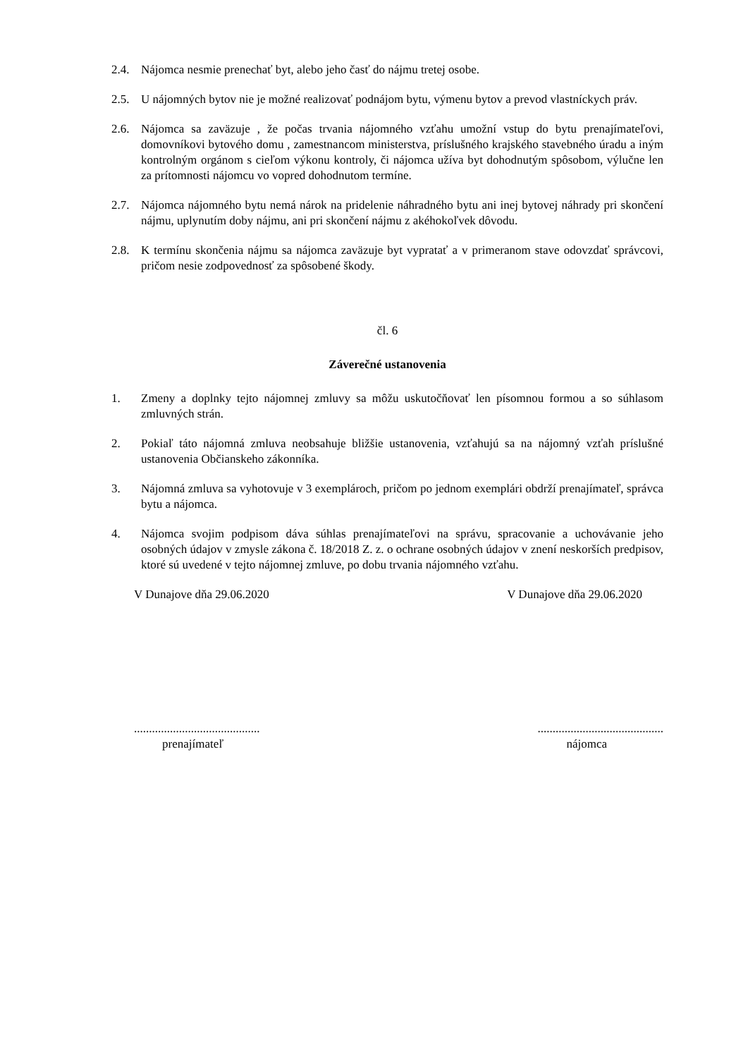2.4. Nájomca nesmie prenechať byt, alebo jeho časť do nájmu tretej osobe.
2.5. U nájomných bytov nie je možné realizovať podnájom bytu, výmenu bytov a prevod vlastníckych práv.
2.6. Nájomca sa zaväzuje , že počas trvania nájomného vzťahu umožní vstup do bytu prenajímateľovi, domovníkovi bytového domu , zamestnancom ministerstva, príslušného krajského stavebného úradu a iným kontrolným orgánom s cieľom výkonu kontroly, či nájomca užíva byt dohodnutým spôsobom, výlučne len za prítomnosti nájomcu vo vopred dohodnutom termíne.
2.7. Nájomca nájomného bytu nemá nárok na pridelenie náhradného bytu ani inej bytovej náhrady pri skončení nájmu, uplynutím doby nájmu, ani pri skončení nájmu z akéhokoľvek dôvodu.
2.8. K termínu skončenia nájmu sa nájomca zaväzuje byt vypratať a v primeranom stave odovzdať správcovi, pričom nesie zodpovednosť za spôsobené škody.
čl. 6
Záverečné ustanovenia
1. Zmeny a doplnky tejto nájomnej zmluvy sa môžu uskutočňovať len písomnou formou a so súhlasom zmluvných strán.
2. Pokiaľ táto nájomná zmluva neobsahuje bližšie ustanovenia, vzťahujú sa na nájomný vzťah príslušné ustanovenia Občianskeho zákonníka.
3. Nájomná zmluva sa vyhotovuje v 3 exemplároch, pričom po jednom exemplári obdrží prenajímateľ, správca bytu a nájomca.
4. Nájomca svojim podpisom dáva súhlas prenajímateľovi na správu, spracovanie a uchovávanie jeho osobných údajov v zmysle zákona č. 18/2018 Z. z. o ochrane osobných údajov v znení neskorších predpisov, ktoré sú uvedené v tejto nájomnej zmluve, po dobu trvania nájomného vzťahu.
V Dunajove dňa 29.06.2020 V Dunajove dňa 29.06.2020
....................................................................................
prenajímateľ nájomca